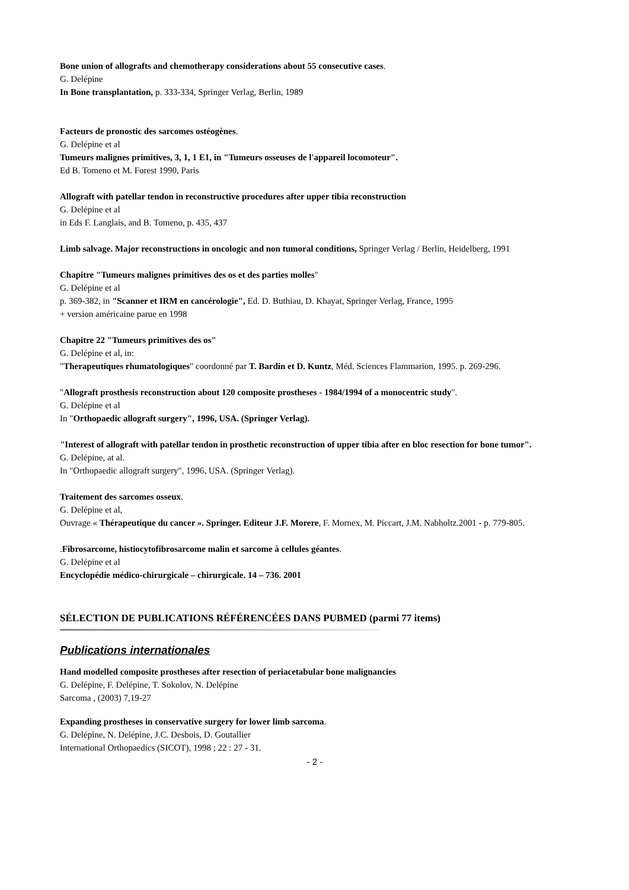Bone union of allografts and chemotherapy considerations about 55 consecutive cases.
G. Delépine
In Bone transplantation, p. 333-334, Springer Verlag, Berlin, 1989
Facteurs de pronostic des sarcomes ostéogènes.
G. Delépine et al
Tumeurs malignes primitives, 3, 1, 1 E1, in "Tumeurs osseuses de l'appareil locomoteur".
Ed B. Tomeno et M. Forest 1990, Paris
Allograft with patellar tendon in reconstructive procedures after upper tibia reconstruction
G. Delépine et al
in Eds F. Langlais, and B. Tomeno, p. 435, 437
Limb salvage. Major reconstructions in oncologic and non tumoral conditions, Springer Verlag / Berlin, Heidelberg, 1991
Chapitre "Tumeurs malignes primitives des os et des parties molles"
G. Delépine et al
p. 369-382, in "Scanner et IRM en cancérologie", Ed. D. Buthiau, D. Khayat, Springer Verlag, France, 1995
+ version américaine parue en 1998
Chapitre 22 "Tumeurs primitives des os"
G. Delépine et al, in:
"Therapeutiques rhumatologiques" coordonné par T. Bardin et D. Kuntz, Méd. Sciences Flammarion, 1995. p. 269-296.
"Allograft prosthesis reconstruction about 120 composite prostheses - 1984/1994 of a monocentric study".
G. Delépine et al
In "Orthopaedic allograft surgery", 1996, USA. (Springer Verlag).
"Interest of allograft with patellar tendon in prosthetic reconstruction of upper tibia after en bloc resection for bone tumor".
G. Delépine, at al.
In "Orthopaedic allograft surgery", 1996, USA. (Springer Verlag).
Traitement des sarcomes osseux.
G. Delépine et al,
Ouvrage « Thérapeutique du cancer ». Springer. Editeur J.F. Morere, F. Mornex, M. Piccart, J.M. Nabholtz.2001 - p. 779-805.
.Fibrosarcome, histiocytofibrosarcome malin et sarcome à cellules géantes.
G. Delépine et al
Encyclopédie médico-chirurgicale – chirurgicale. 14 – 736. 2001
SÉLECTION DE PUBLICATIONS RÉFÉRENCÉES DANS PUBMED (parmi 77 items)
Publications internationales
Hand modelled composite prostheses after resection of periacetabular bone malignancies
G. Delépine, F. Delépine, T. Sokolov, N. Delépine
Sarcoma , (2003) 7,19-27
Expanding prostheses in conservative surgery for lower limb sarcoma.
G. Delépine, N. Delépine, J.C. Desbois, D. Goutallier
International Orthopaedics (SICOT), 1998 ; 22 : 27 - 31.
- 2 -